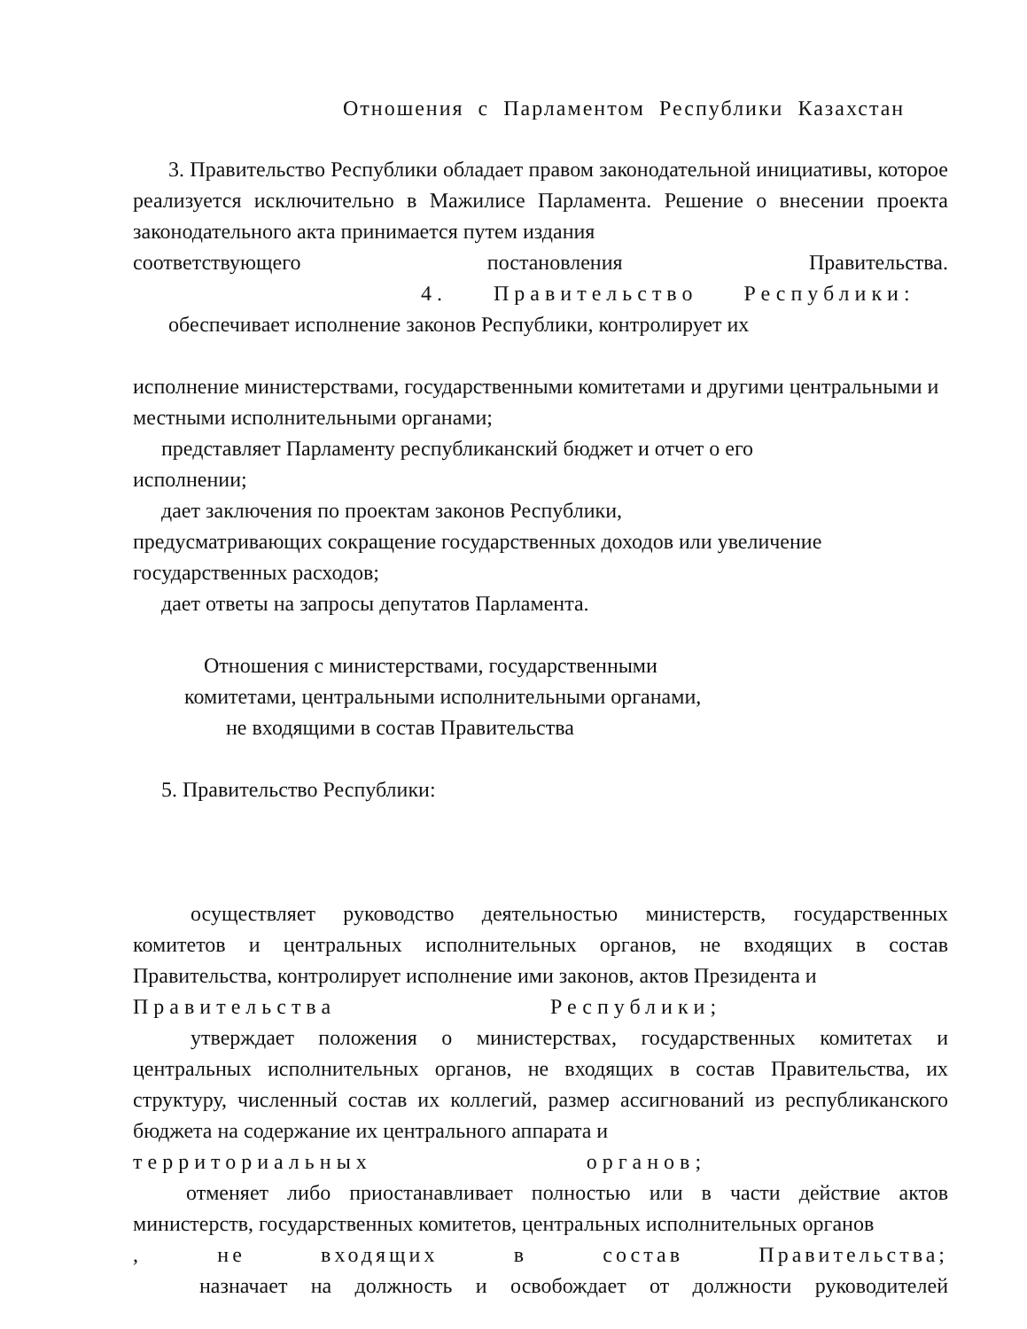Отношения с Парламентом Республики Казахстан
3. Правительство Республики обладает правом законодательной инициативы, которое реализуется исключительно в Мажилисе Парламента. Решение о внесении проекта законодательного акта принимается путем издания
соответствующего постановления Правительства.
4. Правительство Республики:
обеспечивает исполнение законов Республики, контролирует их
исполнение министерствами, государственными комитетами и другими центральными и местными исполнительными органами;
представляет Парламенту республиканский бюджет и отчет о его
исполнении;
дает заключения по проектам законов Республики,
предусматривающих сокращение государственных доходов или увеличение государственных расходов;
дает ответы на запросы депутатов Парламента.
Отношения с министерствами, государственными
комитетами, центральными исполнительными органами,
не входящими в состав Правительства
5. Правительство Республики:
осуществляет руководство деятельностью министерств, государственных комитетов и центральных исполнительных органов, не входящих в состав Правительства, контролирует исполнение ими законов, актов Президента и
Правительства Республики;
утверждает положения о министерствах, государственных комитетах и центральных исполнительных органов, не входящих в состав Правительства, их структуру, численный состав их коллегий, размер ассигнований из республиканского бюджета на содержание их центрального аппарата и
территориальных органов;
отменяет либо приостанавливает полностью или в части действие актов министерств, государственных комитетов, центральных исполнительных органов
, не входящих в состав Правительства;
назначает на должность и освобождает от должности руководителей